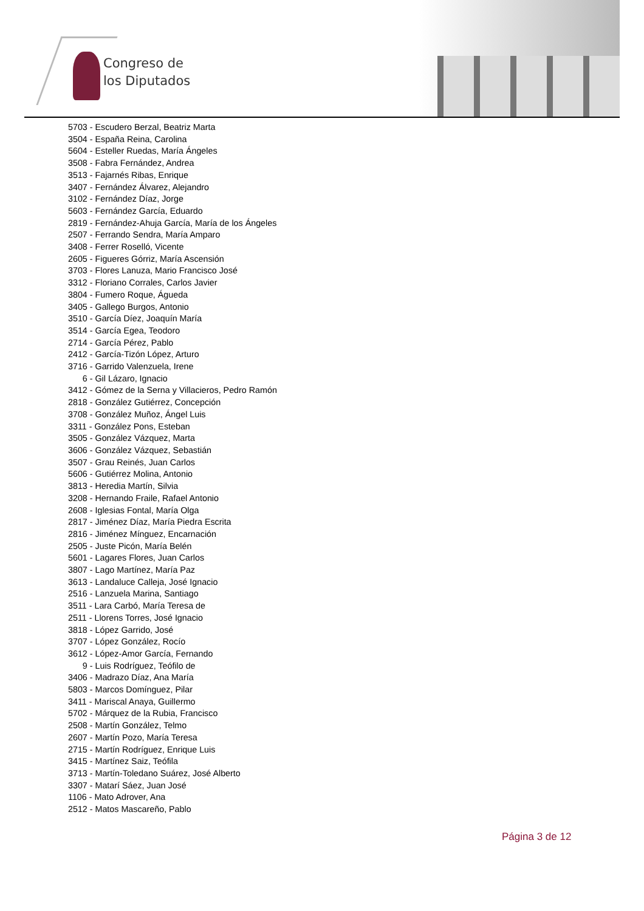Congreso de
los Diputados
5703 - Escudero Berzal, Beatriz Marta
3504 - España Reina, Carolina
5604 - Esteller Ruedas, María Ángeles
3508 - Fabra Fernández, Andrea
3513 - Fajarnés Ribas, Enrique
3407 - Fernández Álvarez, Alejandro
3102 - Fernández Díaz, Jorge
5603 - Fernández García, Eduardo
2819 - Fernández-Ahuja García, María de los Ángeles
2507 - Ferrando Sendra, María Amparo
3408 - Ferrer Roselló, Vicente
2605 - Figueres Górriz, María Ascensión
3703 - Flores Lanuza, Mario Francisco José
3312 - Floriano Corrales, Carlos Javier
3804 - Fumero Roque, Águeda
3405 - Gallego Burgos, Antonio
3510 - García Díez, Joaquín María
3514 - García Egea, Teodoro
2714 - García Pérez, Pablo
2412 - García-Tizón López, Arturo
3716 - Garrido Valenzuela, Irene
6 - Gil Lázaro, Ignacio
3412 - Gómez de la Serna y Villacieros, Pedro Ramón
2818 - González Gutiérrez, Concepción
3708 - González Muñoz, Ángel Luis
3311 - González Pons, Esteban
3505 - González Vázquez, Marta
3606 - González Vázquez, Sebastián
3507 - Grau Reinés, Juan Carlos
5606 - Gutiérrez Molina, Antonio
3813 - Heredia Martín, Silvia
3208 - Hernando Fraile, Rafael Antonio
2608 - Iglesias Fontal, María Olga
2817 - Jiménez Díaz, María Piedra Escrita
2816 - Jiménez Mínguez, Encarnación
2505 - Juste Picón, María Belén
5601 - Lagares Flores, Juan Carlos
3807 - Lago Martínez, María Paz
3613 - Landaluce Calleja, José Ignacio
2516 - Lanzuela Marina, Santiago
3511 - Lara Carbó, María Teresa de
2511 - Llorens Torres, José Ignacio
3818 - López Garrido, José
3707 - López González, Rocío
3612 - López-Amor García, Fernando
9 - Luis Rodríguez, Teófilo de
3406 - Madrazo Díaz, Ana María
5803 - Marcos Domínguez, Pilar
3411 - Mariscal Anaya, Guillermo
5702 - Márquez de la Rubia, Francisco
2508 - Martín González, Telmo
2607 - Martín Pozo, María Teresa
2715 - Martín Rodríguez, Enrique Luis
3415 - Martínez Saiz, Teófila
3713 - Martín-Toledano Suárez, José Alberto
3307 - Matarí Sáez, Juan José
1106 - Mato Adrover, Ana
2512 - Matos Mascareño, Pablo
Página 3 de 12